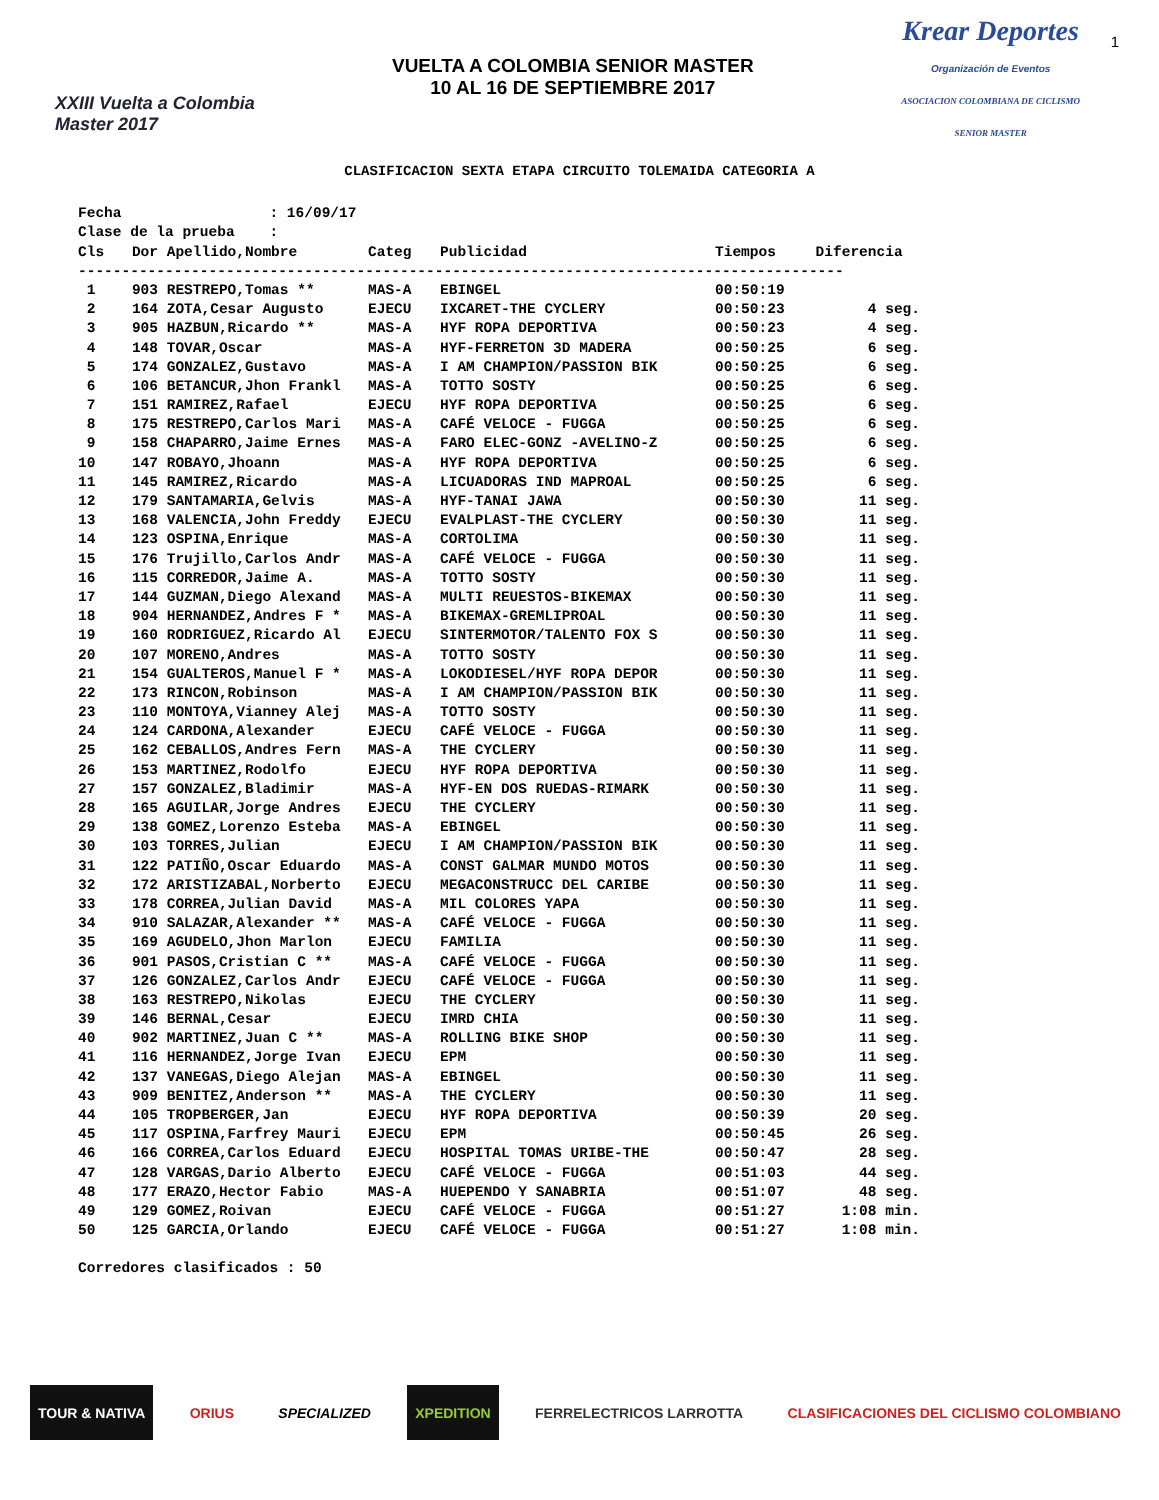XXIII Vuelta a Colombia Master 2017
VUELTA A COLOMBIA SENIOR MASTER
10 AL 16 DE SEPTIEMBRE 2017
Krear Deportes
Organización de Eventos
ASOCIACION COLOMBIANA DE CICLISMO SENIOR MASTER
1
CLASIFICACION SEXTA ETAPA CIRCUITO TOLEMAIDA CATEGORIA A
Fecha : 16/09/17 Clase de la prueba :
| Cls | Dor | Apellido,Nombre | Categ | Publicidad | Tiempos | Diferencia |
| --- | --- | --- | --- | --- | --- | --- |
| ---------------------------------------------------------------------------------------- | | | | | | |
| 1 | 903 | RESTREPO,Tomas ** | MAS-A | EBINGEL | 00:50:19 | |
| 2 | 164 | ZOTA,Cesar Augusto | EJECU | IXCARET-THE CYCLERY | 00:50:23 | 4 seg. |
| 3 | 905 | HAZBUN,Ricardo ** | MAS-A | HYF ROPA DEPORTIVA | 00:50:23 | 4 seg. |
| 4 | 148 | TOVAR,Oscar | MAS-A | HYF-FERRETON 3D MADERA | 00:50:25 | 6 seg. |
| 5 | 174 | GONZALEZ,Gustavo | MAS-A | I AM CHAMPION/PASSION BIK | 00:50:25 | 6 seg. |
| 6 | 106 | BETANCUR,Jhon Frankl | MAS-A | TOTTO SOSTY | 00:50:25 | 6 seg. |
| 7 | 151 | RAMIREZ,Rafael | EJECU | HYF ROPA DEPORTIVA | 00:50:25 | 6 seg. |
| 8 | 175 | RESTREPO,Carlos Mari | MAS-A | CAFÉ VELOCE - FUGGA | 00:50:25 | 6 seg. |
| 9 | 158 | CHAPARRO,Jaime Ernes | MAS-A | FARO ELEC-GONZ -AVELINO-Z | 00:50:25 | 6 seg. |
| 10 | 147 | ROBAYO,Jhoann | MAS-A | HYF ROPA DEPORTIVA | 00:50:25 | 6 seg. |
| 11 | 145 | RAMIREZ,Ricardo | MAS-A | LICUADORAS IND MAPROAL | 00:50:25 | 6 seg. |
| 12 | 179 | SANTAMARIA,Gelvis | MAS-A | HYF-TANAI JAWA | 00:50:30 | 11 seg. |
| 13 | 168 | VALENCIA,John Freddy | EJECU | EVALPLAST-THE CYCLERY | 00:50:30 | 11 seg. |
| 14 | 123 | OSPINA,Enrique | MAS-A | CORTOLIMA | 00:50:30 | 11 seg. |
| 15 | 176 | Trujillo,Carlos Andr | MAS-A | CAFÉ VELOCE - FUGGA | 00:50:30 | 11 seg. |
| 16 | 115 | CORREDOR,Jaime A. | MAS-A | TOTTO SOSTY | 00:50:30 | 11 seg. |
| 17 | 144 | GUZMAN,Diego Alexand | MAS-A | MULTI REUESTOS-BIKEMAX | 00:50:30 | 11 seg. |
| 18 | 904 | HERNANDEZ,Andres F * | MAS-A | BIKEMAX-GREMLIPROAL | 00:50:30 | 11 seg. |
| 19 | 160 | RODRIGUEZ,Ricardo Al | EJECU | SINTERMOTOR/TALENTO FOX S | 00:50:30 | 11 seg. |
| 20 | 107 | MORENO,Andres | MAS-A | TOTTO SOSTY | 00:50:30 | 11 seg. |
| 21 | 154 | GUALTEROS,Manuel F * | MAS-A | LOKODIESEL/HYF ROPA DEPOR | 00:50:30 | 11 seg. |
| 22 | 173 | RINCON,Robinson | MAS-A | I AM CHAMPION/PASSION BIK | 00:50:30 | 11 seg. |
| 23 | 110 | MONTOYA,Vianney Alej | MAS-A | TOTTO SOSTY | 00:50:30 | 11 seg. |
| 24 | 124 | CARDONA,Alexander | EJECU | CAFÉ VELOCE - FUGGA | 00:50:30 | 11 seg. |
| 25 | 162 | CEBALLOS,Andres Fern | MAS-A | THE CYCLERY | 00:50:30 | 11 seg. |
| 26 | 153 | MARTINEZ,Rodolfo | EJECU | HYF ROPA DEPORTIVA | 00:50:30 | 11 seg. |
| 27 | 157 | GONZALEZ,Bladimir | MAS-A | HYF-EN DOS RUEDAS-RIMARK | 00:50:30 | 11 seg. |
| 28 | 165 | AGUILAR,Jorge Andres | EJECU | THE CYCLERY | 00:50:30 | 11 seg. |
| 29 | 138 | GOMEZ,Lorenzo Esteba | MAS-A | EBINGEL | 00:50:30 | 11 seg. |
| 30 | 103 | TORRES,Julian | EJECU | I AM CHAMPION/PASSION BIK | 00:50:30 | 11 seg. |
| 31 | 122 | PATIÑO,Oscar Eduardo | MAS-A | CONST GALMAR MUNDO MOTOS | 00:50:30 | 11 seg. |
| 32 | 172 | ARISTIZABAL,Norberto | EJECU | MEGACONSTRUCC DEL CARIBE | 00:50:30 | 11 seg. |
| 33 | 178 | CORREA,Julian David | MAS-A | MIL COLORES YAPA | 00:50:30 | 11 seg. |
| 34 | 910 | SALAZAR,Alexander ** | MAS-A | CAFÉ VELOCE - FUGGA | 00:50:30 | 11 seg. |
| 35 | 169 | AGUDELO,Jhon Marlon | EJECU | FAMILIA | 00:50:30 | 11 seg. |
| 36 | 901 | PASOS,Cristian C ** | MAS-A | CAFÉ VELOCE - FUGGA | 00:50:30 | 11 seg. |
| 37 | 126 | GONZALEZ,Carlos Andr | EJECU | CAFÉ VELOCE - FUGGA | 00:50:30 | 11 seg. |
| 38 | 163 | RESTREPO,Nikolas | EJECU | THE CYCLERY | 00:50:30 | 11 seg. |
| 39 | 146 | BERNAL,Cesar | EJECU | IMRD CHIA | 00:50:30 | 11 seg. |
| 40 | 902 | MARTINEZ,Juan C ** | MAS-A | ROLLING BIKE SHOP | 00:50:30 | 11 seg. |
| 41 | 116 | HERNANDEZ,Jorge Ivan | EJECU | EPM | 00:50:30 | 11 seg. |
| 42 | 137 | VANEGAS,Diego Alejan | MAS-A | EBINGEL | 00:50:30 | 11 seg. |
| 43 | 909 | BENITEZ,Anderson ** | MAS-A | THE CYCLERY | 00:50:30 | 11 seg. |
| 44 | 105 | TROPBERGER,Jan | EJECU | HYF ROPA DEPORTIVA | 00:50:39 | 20 seg. |
| 45 | 117 | OSPINA,Farfrey Mauri | EJECU | EPM | 00:50:45 | 26 seg. |
| 46 | 166 | CORREA,Carlos Eduard | EJECU | HOSPITAL TOMAS URIBE-THE | 00:50:47 | 28 seg. |
| 47 | 128 | VARGAS,Dario Alberto | EJECU | CAFÉ VELOCE - FUGGA | 00:51:03 | 44 seg. |
| 48 | 177 | ERAZO,Hector Fabio | MAS-A | HUEPENDO Y SANABRIA | 00:51:07 | 48 seg. |
| 49 | 129 | GOMEZ,Roivan | EJECU | CAFÉ VELOCE - FUGGA | 00:51:27 | 1:08 min. |
| 50 | 125 | GARCIA,Orlando | EJECU | CAFÉ VELOCE - FUGGA | 00:51:27 | 1:08 min. |
Corredores clasificados : 50
TOUR & NATIVA ORIUS SPECIALIZED XPEDITION FERRELECTRICOS LARROTTA CLASIFICACIONES DEL CICLISMO COLOMBIANO